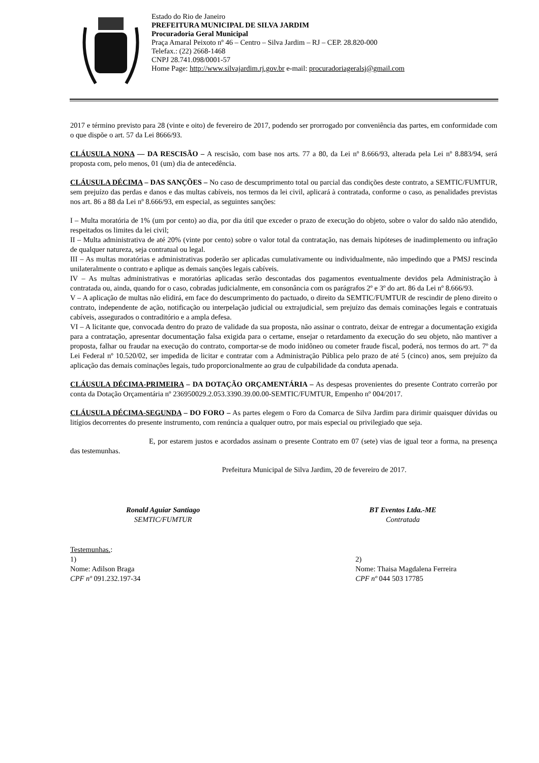Estado do Rio de Janeiro
PREFEITURA MUNICIPAL DE SILVA JARDIM
Procuradoria Geral Municipal
Praça Amaral Peixoto nº 46 – Centro – Silva Jardim – RJ – CEP. 28.820-000
Telefax.: (22) 2668-1468
CNPJ 28.741.098/0001-57
Home Page: http://www.silvajardim.rj.gov.br e-mail: procuradoriageralsj@gmail.com
2017 e término previsto para 28 (vinte e oito) de fevereiro de 2017, podendo ser prorrogado por conveniência das partes, em conformidade com o que dispõe o art. 57 da Lei 8666/93.
CLÁUSULA NONA — DA RESCISÃO – A rescisão, com base nos arts. 77 a 80, da Lei nº 8.666/93, alterada pela Lei nº 8.883/94, será proposta com, pelo menos, 01 (um) dia de antecedência.
CLÁUSULA DÉCIMA – DAS SANÇÕES – No caso de descumprimento total ou parcial das condições deste contrato, a SEMTIC/FUMTUR, sem prejuízo das perdas e danos e das multas cabíveis, nos termos da lei civil, aplicará à contratada, conforme o caso, as penalidades previstas nos art. 86 a 88 da Lei nº 8.666/93, em especial, as seguintes sanções:
I – Multa moratória de 1% (um por cento) ao dia, por dia útil que exceder o prazo de execução do objeto, sobre o valor do saldo não atendido, respeitados os limites da lei civil;
II – Multa administrativa de até 20% (vinte por cento) sobre o valor total da contratação, nas demais hipóteses de inadimplemento ou infração de qualquer natureza, seja contratual ou legal.
III – As multas moratórias e administrativas poderão ser aplicadas cumulativamente ou individualmente, não impedindo que a PMSJ rescinda unilateralmente o contrato e aplique as demais sanções legais cabíveis.
IV – As multas administrativas e moratórias aplicadas serão descontadas dos pagamentos eventualmente devidos pela Administração à contratada ou, ainda, quando for o caso, cobradas judicialmente, em consonância com os parágrafos 2º e 3º do art. 86 da Lei nº 8.666/93.
V – A aplicação de multas não elidirá, em face do descumprimento do pactuado, o direito da SEMTIC/FUMTUR de rescindir de pleno direito o contrato, independente de ação, notificação ou interpelação judicial ou extrajudicial, sem prejuízo das demais cominações legais e contratuais cabíveis, assegurados o contraditório e a ampla defesa.
VI – A licitante que, convocada dentro do prazo de validade da sua proposta, não assinar o contrato, deixar de entregar a documentação exigida para a contratação, apresentar documentação falsa exigida para o certame, ensejar o retardamento da execução do seu objeto, não mantiver a proposta, falhar ou fraudar na execução do contrato, comportar-se de modo inidôneo ou cometer fraude fiscal, poderá, nos termos do art. 7º da Lei Federal nº 10.520/02, ser impedida de licitar e contratar com a Administração Pública pelo prazo de até 5 (cinco) anos, sem prejuízo da aplicação das demais cominações legais, tudo proporcionalmente ao grau de culpabilidade da conduta apenada.
CLÁUSULA DÉCIMA-PRIMEIRA – DA DOTAÇÃO ORÇAMENTÁRIA – As despesas provenientes do presente Contrato correrão por conta da Dotação Orçamentária nº 236950029.2.053.3390.39.00.00-SEMTIC/FUMTUR, Empenho nº 004/2017.
CLÁUSULA DÉCIMA-SEGUNDA – DO FORO – As partes elegem o Foro da Comarca de Silva Jardim para dirimir quaisquer dúvidas ou litígios decorrentes do presente instrumento, com renúncia a qualquer outro, por mais especial ou privilegiado que seja.
E, por estarem justos e acordados assinam o presente Contrato em 07 (sete) vias de igual teor a forma, na presença das testemunhas.
Prefeitura Municipal de Silva Jardim, 20 de fevereiro de 2017.
Ronald Aguiar Santiago
SEMTIC/FUMTUR
BT Eventos Ltda.-ME
Contratada
Testemunhas.:
1)
Nome: Adilson Braga
CPF nº 091.232.197-34
2)
Nome: Thaisa Magdalena Ferreira
CPF nº 044 503 17785